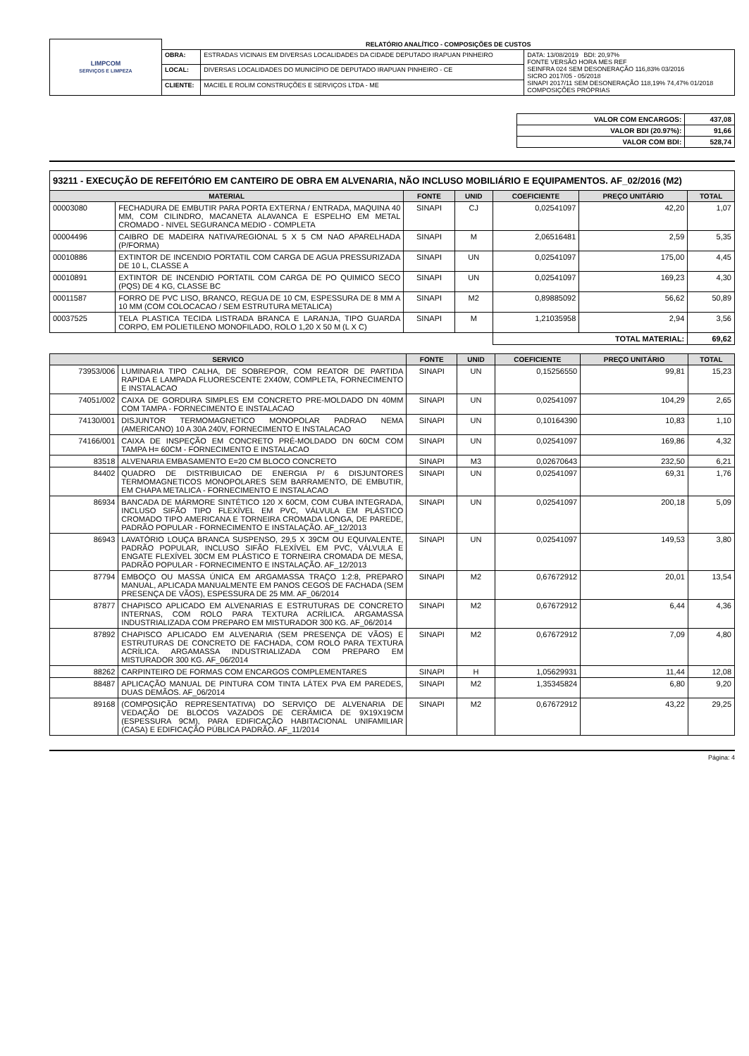| LIMPCOM SERVIÇOS E LIMPEZA | RELATÓRIO ANALÍTICO - COMPOSIÇÕES DE CUSTOS | | |
| | OBRA: | ESTRADAS VICINAIS EM DIVERSAS LOCALIDADES DA CIDADE DEPUTADO IRAPUAN PINHEIRO | DATA: 13/08/2019 BDI: 20,97% FONTE VERSÃO HORA MES REF SEINFRA 024 SEM DESONERAÇÃO 116,83% 03/2016 SICRO 2017/05 - 05/2018 SINAPI 2017/11 SEM DESONERAÇÃO 118,19% 74,47% 01/2018 COMPOSIÇÕES PRÓPRIAS |
| | LOCAL: | DIVERSAS LOCALIDADES DO MUNICÍPIO DE DEPUTADO IRAPUAN PINHEIRO - CE | |
| | CLIENTE: | MACIEL E ROLIM CONSTRUÇÕES E SERVIÇOS LTDA - ME | |
| VALOR COM ENCARGOS: | 437,08 |
| VALOR BDI (20.97%): | 91,66 |
| VALOR COM BDI: | 528,74 |
| 93211 - EXECUÇÃO DE REFEITÓRIO EM CANTEIRO DE OBRA EM ALVENARIA, NÃO INCLUSO MOBILIÁRIO E EQUIPAMENTOS. AF_02/2016 (M2) | | | | | | |
| MATERIAL | | FONTE | UNID | COEFICIENTE | PREÇO UNITÁRIO | TOTAL |
| 00003080 | FECHADURA DE EMBUTIR PARA PORTA EXTERNA / ENTRADA, MAQUINA 40 MM, COM CILINDRO, MACANETA ALAVANCA E ESPELHO EM METAL CROMADO - NIVEL SEGURANCA MEDIO - COMPLETA | SINAPI | CJ | 0,02541097 | 42,20 | 1,07 |
| 00004496 | CAIBRO DE MADEIRA NATIVA/REGIONAL 5 X 5 CM NAO APARELHADA (P/FORMA) | SINAPI | M | 2,06516481 | 2,59 | 5,35 |
| 00010886 | EXTINTOR DE INCENDIO PORTATIL COM CARGA DE AGUA PRESSURIZADA DE 10 L, CLASSE A | SINAPI | UN | 0,02541097 | 175,00 | 4,45 |
| 00010891 | EXTINTOR DE INCENDIO PORTATIL COM CARGA DE PO QUIMICO SECO (PQS) DE 4 KG, CLASSE BC | SINAPI | UN | 0,02541097 | 169,23 | 4,30 |
| 00011587 | FORRO DE PVC LISO, BRANCO, REGUA DE 10 CM, ESPESSURA DE 8 MM A 10 MM (COM COLOCACAO / SEM ESTRUTURA METALICA) | SINAPI | M2 | 0,89885092 | 56,62 | 50,89 |
| 00037525 | TELA PLASTICA TECIDA LISTRADA BRANCA E LARANJA, TIPO GUARDA CORPO, EM POLIETILENO MONOFILADO, ROLO 1,20 X 50 M (L X C) | SINAPI | M | 1,21035958 | 2,94 | 3,56 |
| | | | | TOTAL MATERIAL: | | 69,62 |
| SERVICO | | FONTE | UNID | COEFICIENTE | PREÇO UNITÁRIO | TOTAL |
| --- | --- | --- | --- | --- | --- | --- |
| 73953/006 | LUMINARIA TIPO CALHA, DE SOBREPOR, COM REATOR DE PARTIDA RAPIDA E LAMPADA FLUORESCENTE 2X40W, COMPLETA, FORNECIMENTO E INSTALACAO | SINAPI | UN | 0,15256550 | 99,81 | 15,23 |
| 74051/002 | CAIXA DE GORDURA SIMPLES EM CONCRETO PRE-MOLDADO DN 40MM COM TAMPA - FORNECIMENTO E INSTALACAO | SINAPI | UN | 0,02541097 | 104,29 | 2,65 |
| 74130/001 | DISJUNTOR TERMOMAGNETICO MONOPOLAR PADRAO NEMA (AMERICANO) 10 A 30A 240V, FORNECIMENTO E INSTALACAO | SINAPI | UN | 0,10164390 | 10,83 | 1,10 |
| 74166/001 | CAIXA DE INSPEÇÃO EM CONCRETO PRÉ-MOLDADO DN 60CM COM TAMPA H= 60CM - FORNECIMENTO E INSTALACAO | SINAPI | UN | 0,02541097 | 169,86 | 4,32 |
| 83518 | ALVENARIA EMBASAMENTO E=20 CM BLOCO CONCRETO | SINAPI | M3 | 0,02670643 | 232,50 | 6,21 |
| 84402 | QUADRO DE DISTRIBUICAO DE ENERGIA P/ 6 DISJUNTORES TERMOMAGNETICOS MONOPOLARES SEM BARRAMENTO, DE EMBUTIR, EM CHAPA METALICA - FORNECIMENTO E INSTALACAO | SINAPI | UN | 0,02541097 | 69,31 | 1,76 |
| 86934 | BANCADA DE MÁRMORE SINTÉTICO 120 X 60CM, COM CUBA INTEGRADA, INCLUSO SIFÃO TIPO FLEXÍVEL EM PVC, VÁLVULA EM PLÁSTICO CROMADO TIPO AMERICANA E TORNEIRA CROMADA LONGA, DE PAREDE, PADRÃO POPULAR - FORNECIMENTO E INSTALAÇÃO. AF_12/2013 | SINAPI | UN | 0,02541097 | 200,18 | 5,09 |
| 86943 | LAVATÓRIO LOUÇA BRANCA SUSPENSO, 29,5 X 39CM OU EQUIVALENTE, PADRÃO POPULAR, INCLUSO SIFÃO FLEXÍVEL EM PVC, VÁLVULA E ENGATE FLEXÍVEL 30CM EM PLÁSTICO E TORNEIRA CROMADA DE MESA, PADRÃO POPULAR - FORNECIMENTO E INSTALAÇÃO. AF_12/2013 | SINAPI | UN | 0,02541097 | 149,53 | 3,80 |
| 87794 | EMBOÇO OU MASSA ÚNICA EM ARGAMASSA TRAÇO 1:2:8, PREPARO MANUAL, APLICADA MANUALMENTE EM PANOS CEGOS DE FACHADA (SEM PRESENÇA DE VÃOS), ESPESSURA DE 25 MM. AF_06/2014 | SINAPI | M2 | 0,67672912 | 20,01 | 13,54 |
| 87877 | CHAPISCO APLICADO EM ALVENARIAS E ESTRUTURAS DE CONCRETO INTERNAS, COM ROLO PARA TEXTURA ACRÍLICA. ARGAMASSA INDUSTRIALIZADA COM PREPARO EM MISTURADOR 300 KG. AF_06/2014 | SINAPI | M2 | 0,67672912 | 6,44 | 4,36 |
| 87892 | CHAPISCO APLICADO EM ALVENARIA (SEM PRESENÇA DE VÃOS) E ESTRUTURAS DE CONCRETO DE FACHADA, COM ROLO PARA TEXTURA ACRÍLICA. ARGAMASSA INDUSTRIALIZADA COM PREPARO EM MISTURADOR 300 KG. AF_06/2014 | SINAPI | M2 | 0,67672912 | 7,09 | 4,80 |
| 88262 | CARPINTEIRO DE FORMAS COM ENCARGOS COMPLEMENTARES | SINAPI | H | 1,05629931 | 11,44 | 12,08 |
| 88487 | APLICAÇÃO MANUAL DE PINTURA COM TINTA LÁTEX PVA EM PAREDES, DUAS DEMÃOS. AF_06/2014 | SINAPI | M2 | 1,35345824 | 6,80 | 9,20 |
| 89168 | (COMPOSIÇÃO REPRESENTATIVA) DO SERVIÇO DE ALVENARIA DE VEDAÇÃO DE BLOCOS VAZADOS DE CERÂMICA DE 9X19X19CM (ESPESSURA 9CM), PARA EDIFICAÇÃO HABITACIONAL UNIFAMILIAR (CASA) E EDIFICAÇÃO PÚBLICA PADRÃO. AF_11/2014 | SINAPI | M2 | 0,67672912 | 43,22 | 29,25 |
Página: 4